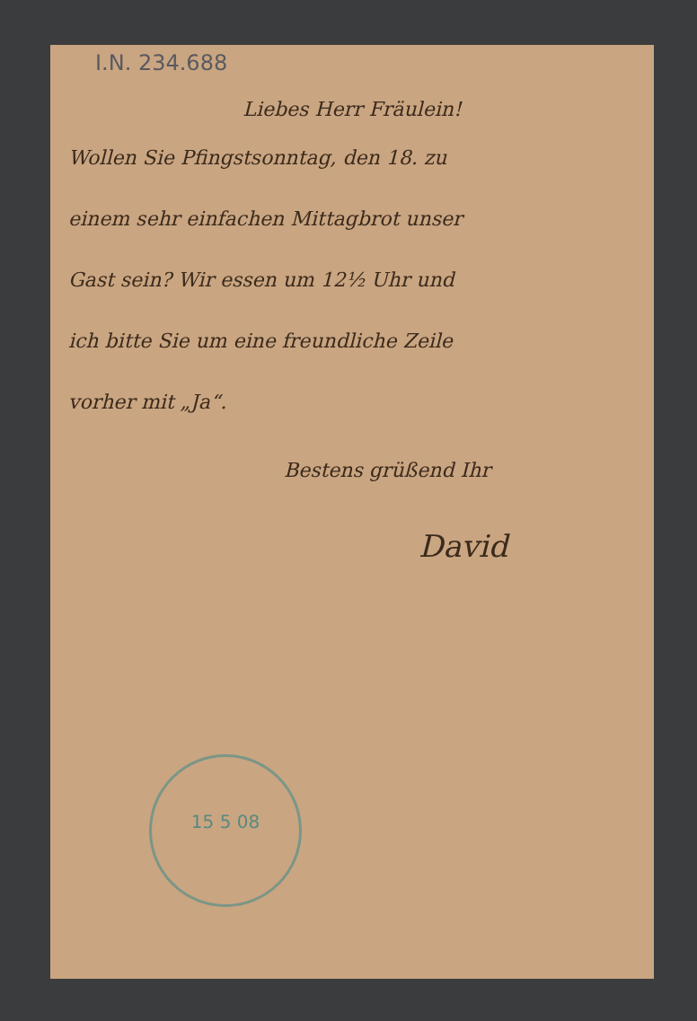I.N. 234.688
Liebes Herr Fräulein!
Wollen Sie Pfingstsonntag, den 18. zu
einem sehr einfachen Mittagbrot unser
Gast sein? Wir essen um 12½ Uhr und
ich bitte Sie um eine freundliche Zeile
vorher mit „Ja“.
Bestens grüßend Ihr
David
15 5 08